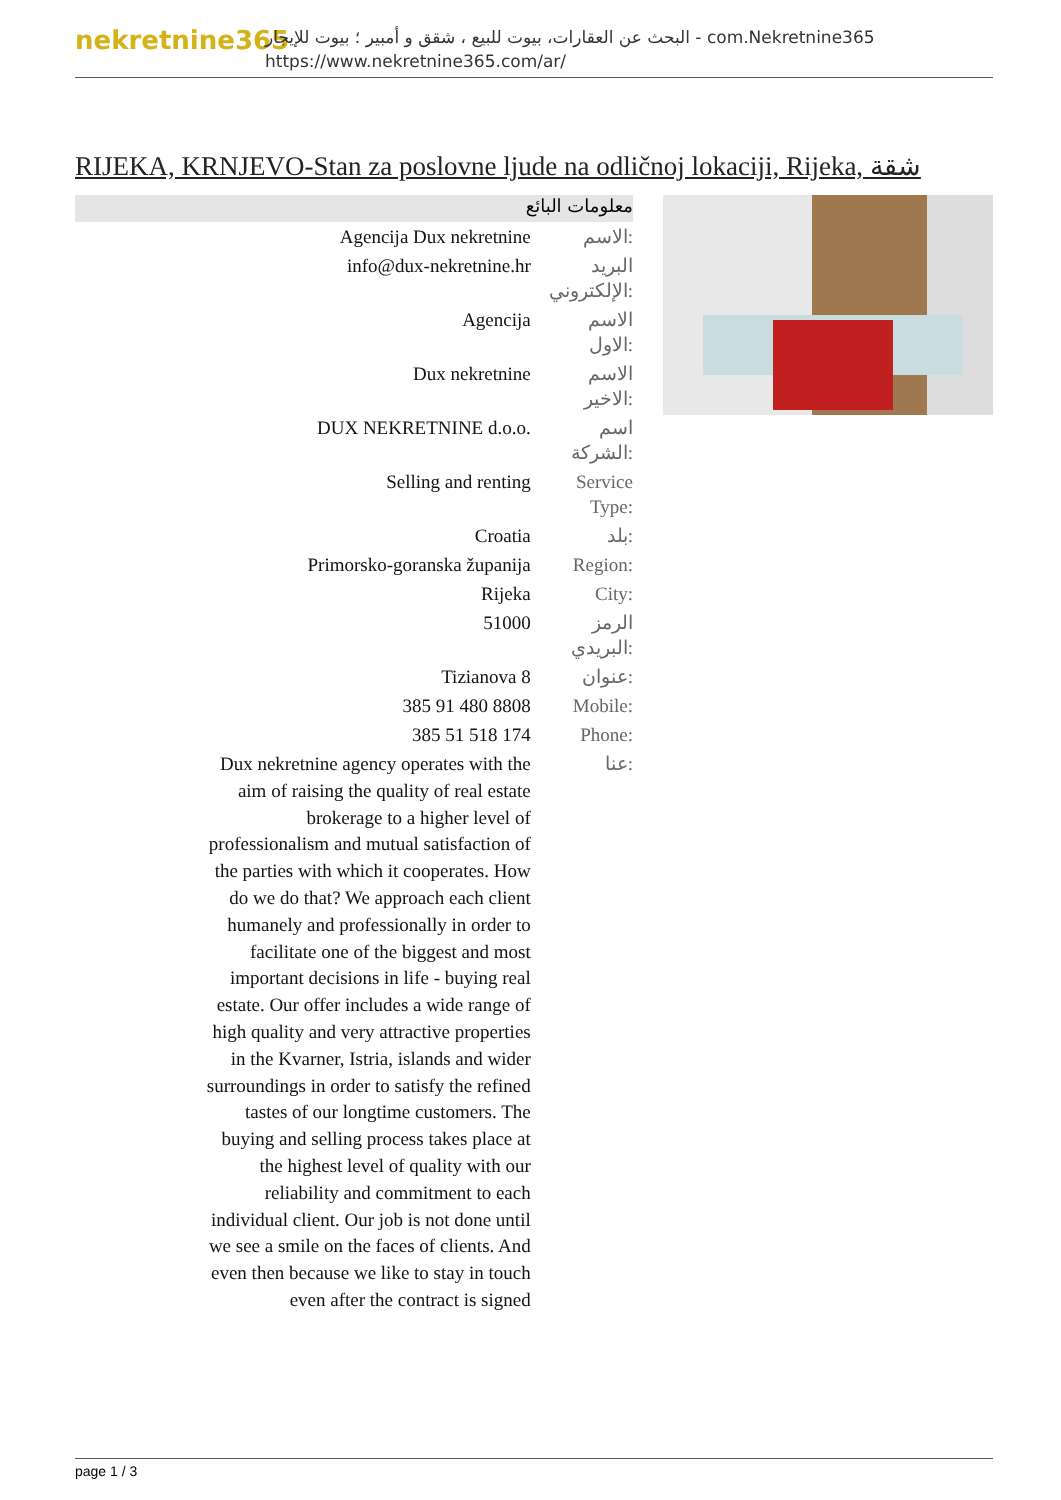nekretnine365
البحث عن العقارات، بيوت للبيع ، شقق و أمبير ؛ بيوت للإيجار - com.Nekretnine365
https://www.nekretnine365.com/ar/
RIJEKA, KRNJEVO-Stan za poslovne ljude na odličnoj lokaciji, Rijeka, شقة
معلومات البائع
| Agencija Dux nekretnine | الاسم: |
| info@dux-nekretnine.hr | البريد الإلكتروني: |
| Agencija | الاسم الاول: |
| Dux nekretnine | الاسم الاخير: |
| DUX NEKRETNINE d.o.o. | اسم الشركة: |
| Selling and renting | Service Type: |
| Croatia | بلد: |
| Primorsko-goranska županija | Region: |
| Rijeka | City: |
| 51000 | الرمز البريدي: |
| Tizianova 8 | عنوان: |
| 385 91 480 8808 | Mobile: |
| 385 51 518 174 | Phone: |
| Dux nekretnine agency operates with the aim of raising the quality of real estate brokerage to a higher level of professionalism and mutual satisfaction of the parties with which it cooperates. How do we do that? We approach each client humanely and professionally in order to facilitate one of the biggest and most important decisions in life - buying real estate. Our offer includes a wide range of high quality and very attractive properties in the Kvarner, Istria, islands and wider surroundings in order to satisfy the refined tastes of our longtime customers. The buying and selling process takes place at the highest level of quality with our reliability and commitment to each individual client. Our job is not done until we see a smile on the faces of clients. And even then because we like to stay in touch even after the contract is signed | عنا: |
page 1 / 3